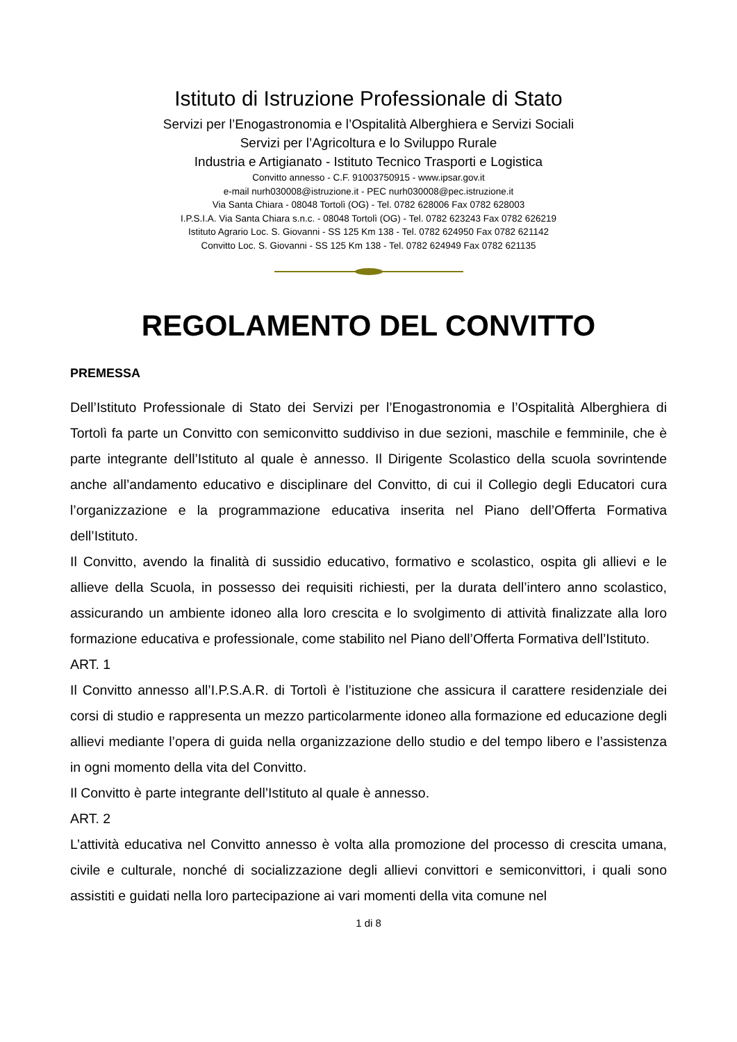Istituto di Istruzione Professionale di Stato
Servizi per l’Enogastronomia e l’Ospitalità Alberghiera e Servizi Sociali
Servizi per l’Agricoltura e lo Sviluppo Rurale
Industria e Artigianato - Istituto Tecnico Trasporti e Logistica
Convitto annesso - C.F. 91003750915 - www.ipsar.gov.it
e-mail nurh030008@istruzione.it - PEC nurh030008@pec.istruzione.it
Via Santa Chiara - 08048 Tortolì (OG) - Tel. 0782 628006 Fax 0782 628003
I.P.S.I.A. Via Santa Chiara s.n.c. - 08048 Tortolì (OG) - Tel. 0782 623243 Fax 0782 626219
Istituto Agrario Loc. S. Giovanni - SS 125 Km 138 - Tel. 0782 624950 Fax 0782 621142
Convitto Loc. S. Giovanni - SS 125 Km 138 - Tel. 0782 624949 Fax 0782 621135
REGOLAMENTO DEL CONVITTO
PREMESSA
Dell’Istituto Professionale di Stato dei Servizi per l’Enogastronomia e l’Ospitalità Alberghiera di Tortolì fa parte un Convitto con semiconvitto suddiviso in due sezioni, maschile e femminile, che è parte integrante dell’Istituto al quale è annesso. Il Dirigente Scolastico della scuola sovrintende anche all’andamento educativo e disciplinare del Convitto, di cui il Collegio degli Educatori cura l’organizzazione e la programmazione educativa inserita nel Piano dell’Offerta Formativa dell’Istituto.
Il Convitto, avendo la finalità di sussidio educativo, formativo e scolastico, ospita gli allievi e le allieve della Scuola, in possesso dei requisiti richiesti, per la durata dell’intero anno scolastico, assicurando un ambiente idoneo alla loro crescita e lo svolgimento di attività finalizzate alla loro formazione educativa e professionale, come stabilito nel Piano dell’Offerta Formativa dell’Istituto.
ART. 1
Il Convitto annesso all’I.P.S.A.R. di Tortolì è l’istituzione che assicura il carattere residenziale dei corsi di studio e rappresenta un mezzo particolarmente idoneo alla formazione ed educazione degli allievi mediante l’opera di guida nella organizzazione dello studio e del tempo libero e l’assistenza in ogni momento della vita del Convitto.
Il Convitto è parte integrante dell’Istituto al quale è annesso.
ART. 2
L’attività educativa nel Convitto annesso è volta alla promozione del processo di crescita umana, civile e culturale, nonché di socializzazione degli allievi convittori e semiconvittori, i quali sono assistiti e guidati nella loro partecipazione ai vari momenti della vita comune nel
1 di 8